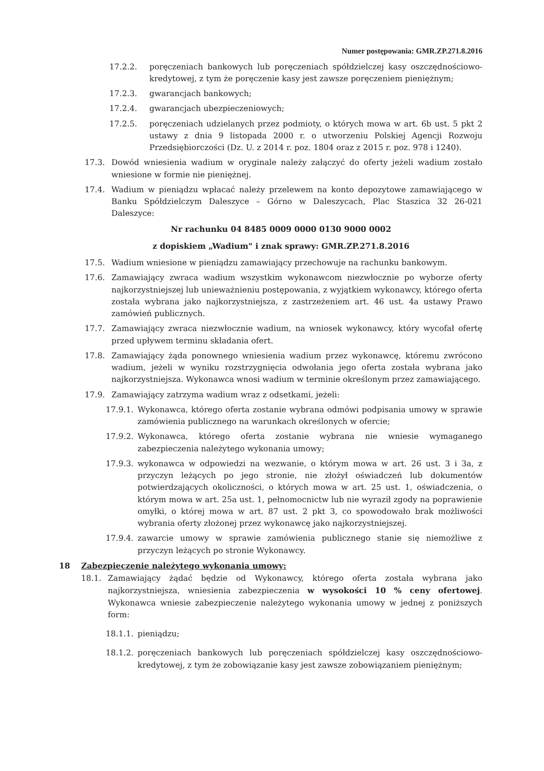Numer postępowania: GMR.ZP.271.8.2016
17.2.2. poręczeniach bankowych lub poręczeniach spółdzielczej kasy oszczędnościowo-kredytowej, z tym że poręczenie kasy jest zawsze poręczeniem pieniężnym;
17.2.3. gwarancjach bankowych;
17.2.4. gwarancjach ubezpieczeniowych;
17.2.5. poręczeniach udzielanych przez podmioty, o których mowa w art. 6b ust. 5 pkt 2 ustawy z dnia 9 listopada 2000 r. o utworzeniu Polskiej Agencji Rozwoju Przedsiębiorczości (Dz. U. z 2014 r. poz. 1804 oraz z 2015 r. poz. 978 i 1240).
17.3. Dowód wniesienia wadium w oryginale należy załączyć do oferty jeżeli wadium zostało wniesione w formie nie pieniężnej.
17.4. Wadium w pieniądzu wpłacać należy przelewem na konto depozytowe zamawiającego w Banku Spółdzielczym Daleszyce – Górno w Daleszycach, Plac Staszica 32 26-021 Daleszyce:
Nr rachunku 04 8485 0009 0000 0130 9000 0002
z dopiskiem „Wadium" i znak sprawy: GMR.ZP.271.8.2016
17.5. Wadium wniesione w pieniądzu zamawiający przechowuje na rachunku bankowym.
17.6. Zamawiający zwraca wadium wszystkim wykonawcom niezwłocznie po wyborze oferty najkorzystniejszej lub unieważnieniu postępowania, z wyjątkiem wykonawcy, którego oferta została wybrana jako najkorzystniejsza, z zastrzeżeniem art. 46 ust. 4a ustawy Prawo zamówień publicznych.
17.7. Zamawiający zwraca niezwłocznie wadium, na wniosek wykonawcy, który wycofał ofertę przed upływem terminu składania ofert.
17.8. Zamawiający żąda ponownego wniesienia wadium przez wykonawcę, któremu zwrócono wadium, jeżeli w wyniku rozstrzygnięcia odwołania jego oferta została wybrana jako najkorzystniejsza. Wykonawca wnosi wadium w terminie określonym przez zamawiającego.
17.9. Zamawiający zatrzyma wadium wraz z odsetkami, jeżeli:
17.9.1. Wykonawca, którego oferta zostanie wybrana odmówi podpisania umowy w sprawie zamówienia publicznego na warunkach określonych w ofercie;
17.9.2. Wykonawca, którego oferta zostanie wybrana nie wniesie wymaganego zabezpieczenia należytego wykonania umowy;
17.9.3. wykonawca w odpowiedzi na wezwanie, o którym mowa w art. 26 ust. 3 i 3a, z przyczyn leżących po jego stronie, nie złożył oświadczeń lub dokumentów potwierdzających okoliczności, o których mowa w art. 25 ust. 1, oświadczenia, o którym mowa w art. 25a ust. 1, pełnomocnictw lub nie wyraził zgody na poprawienie omyłki, o której mowa w art. 87 ust. 2 pkt 3, co spowodowało brak możliwości wybrania oferty złożonej przez wykonawcę jako najkorzystniejszej.
17.9.4. zawarcie umowy w sprawie zamówienia publicznego stanie się niemożliwe z przyczyn leżących po stronie Wykonawcy.
18 Zabezpieczenie należytego wykonania umowy:
18.1. Zamawiający żądać będzie od Wykonawcy, którego oferta została wybrana jako najkorzystniejsza, wniesienia zabezpieczenia w wysokości 10 % ceny ofertowej. Wykonawca wniesie zabezpieczenie należytego wykonania umowy w jednej z poniższych form:
18.1.1. pieniądzu;
18.1.2. poręczeniach bankowych lub poręczeniach spółdzielczej kasy oszczędnościowo-kredytowej, z tym że zobowiązanie kasy jest zawsze zobowiązaniem pieniężnym;